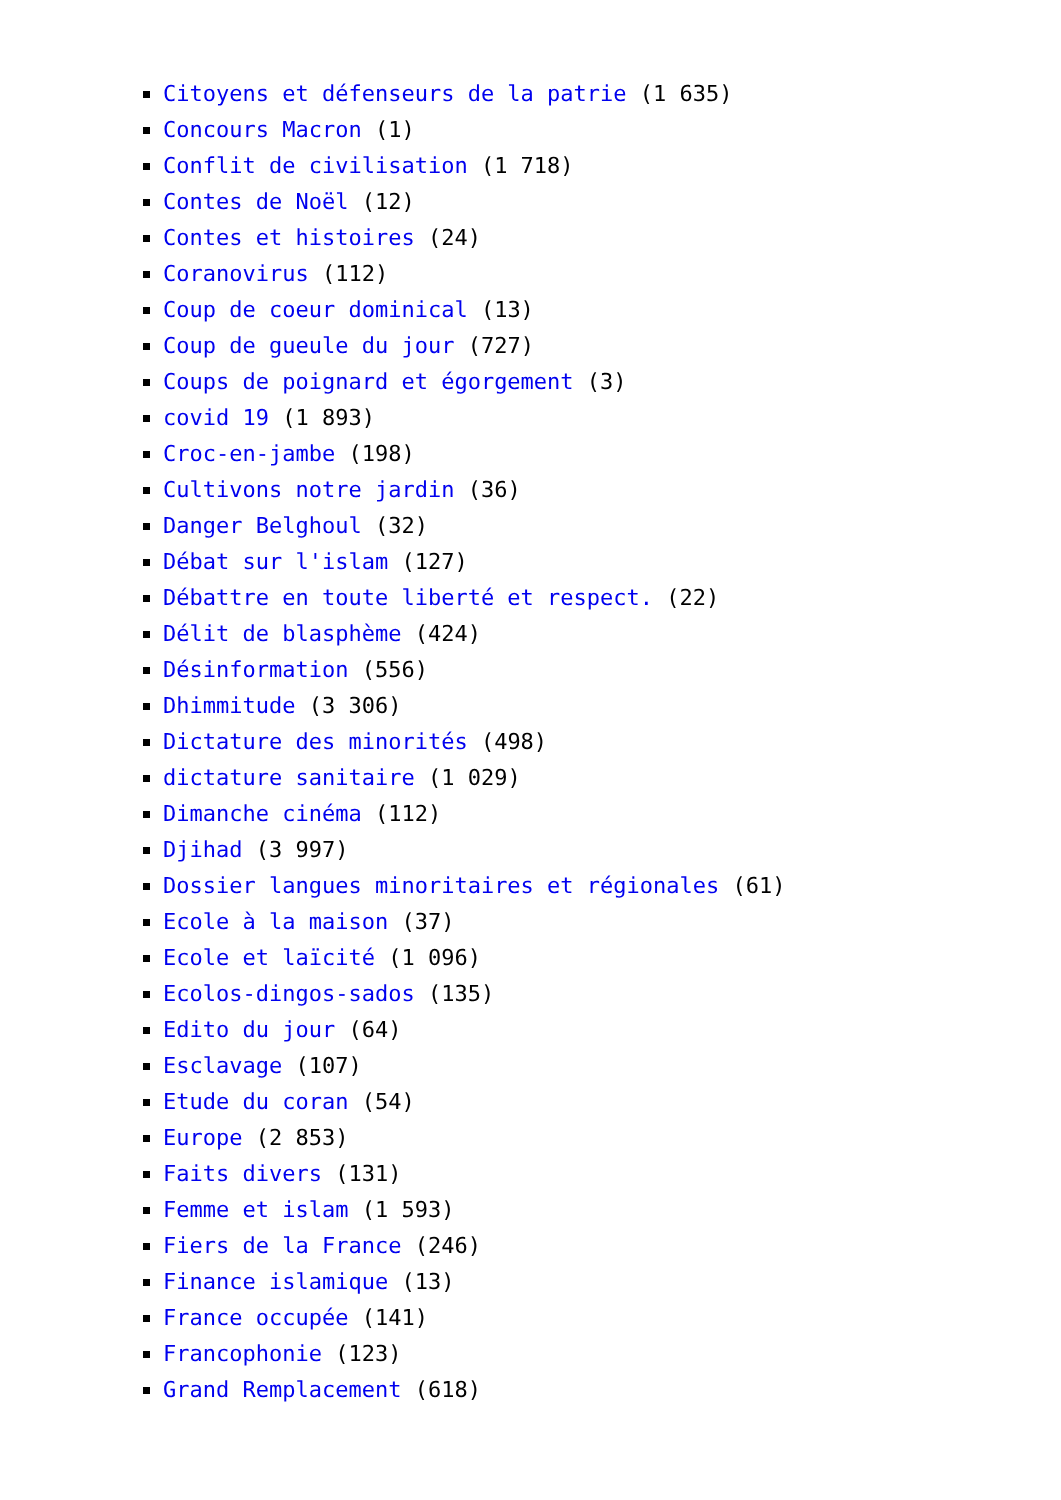Citoyens et défenseurs de la patrie (1 635)
Concours Macron (1)
Conflit de civilisation (1 718)
Contes de Noël (12)
Contes et histoires (24)
Coranovirus (112)
Coup de coeur dominical (13)
Coup de gueule du jour (727)
Coups de poignard et égorgement (3)
covid 19 (1 893)
Croc-en-jambe (198)
Cultivons notre jardin (36)
Danger Belghoul (32)
Débat sur l'islam (127)
Débattre en toute liberté et respect. (22)
Délit de blasphème (424)
Désinformation (556)
Dhimmitude (3 306)
Dictature des minorités (498)
dictature sanitaire (1 029)
Dimanche cinéma (112)
Djihad (3 997)
Dossier langues minoritaires et régionales (61)
Ecole à la maison (37)
Ecole et laïcité (1 096)
Ecolos-dingos-sados (135)
Edito du jour (64)
Esclavage (107)
Etude du coran (54)
Europe (2 853)
Faits divers (131)
Femme et islam (1 593)
Fiers de la France (246)
Finance islamique (13)
France occupée (141)
Francophonie (123)
Grand Remplacement (618)